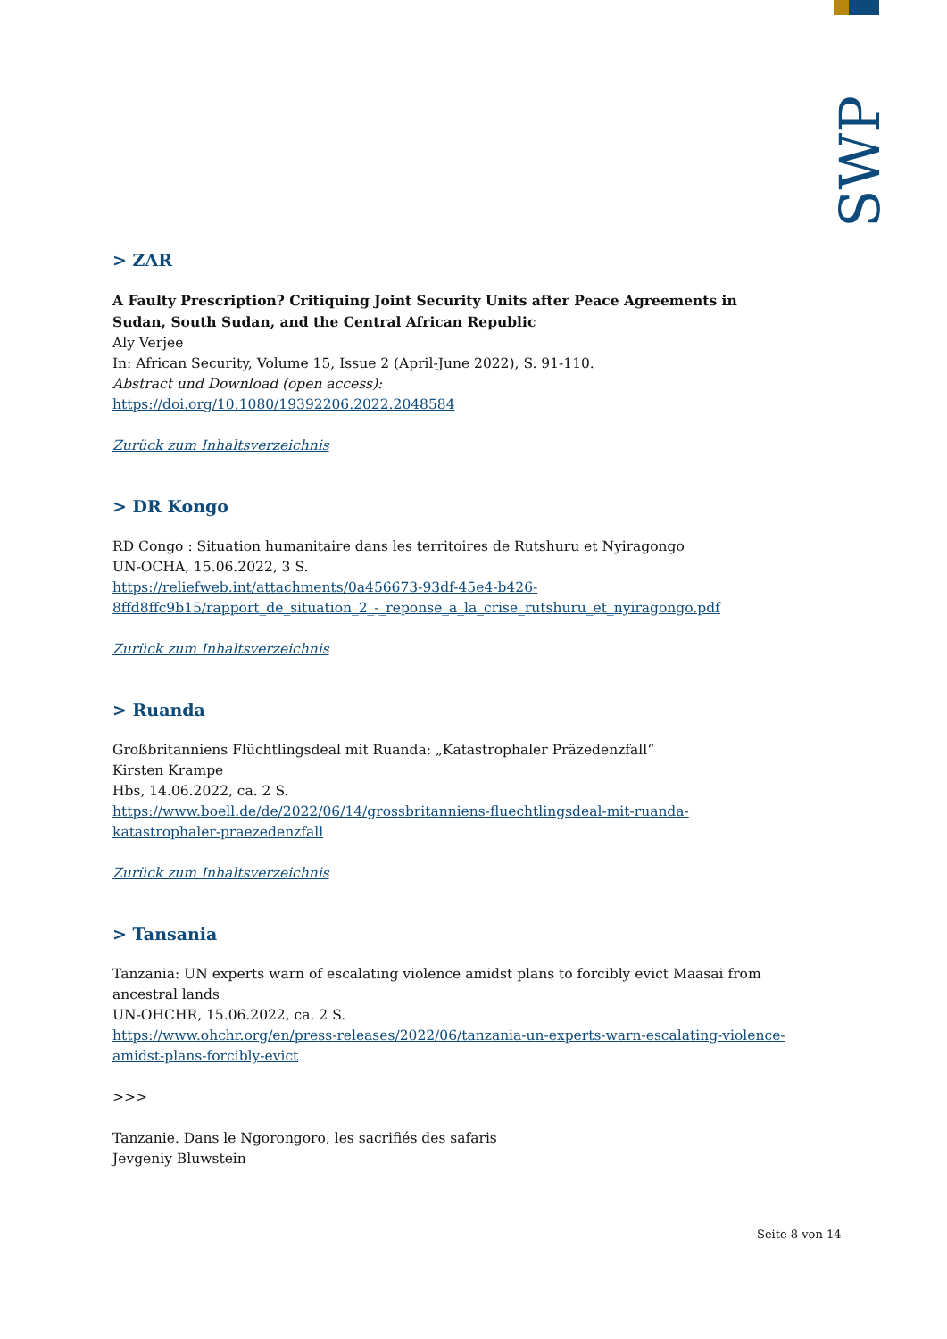SWP
> ZAR
A Faulty Prescription? Critiquing Joint Security Units after Peace Agreements in Sudan, South Sudan, and the Central African Republic
Aly Verjee
In: African Security, Volume 15, Issue 2 (April-June 2022), S. 91-110.
Abstract und Download (open access):
https://doi.org/10.1080/19392206.2022.2048584
Zurück zum Inhaltsverzeichnis
> DR Kongo
RD Congo : Situation humanitaire dans les territoires de Rutshuru et Nyiragongo
UN-OCHA, 15.06.2022, 3 S.
https://reliefweb.int/attachments/0a456673-93df-45e4-b426-8ffd8ffc9b15/rapport_de_situation_2_-_reponse_a_la_crise_rutshuru_et_nyiragongo.pdf
Zurück zum Inhaltsverzeichnis
> Ruanda
Großbritanniens Flüchtlingsdeal mit Ruanda: „Katastrophaler Präzedenzfall“
Kirsten Krampe
Hbs, 14.06.2022, ca. 2 S.
https://www.boell.de/de/2022/06/14/grossbritanniens-fluechtlingsdeal-mit-ruanda-katastrophaler-praezedenzfall
Zurück zum Inhaltsverzeichnis
> Tansania
Tanzania: UN experts warn of escalating violence amidst plans to forcibly evict Maasai from ancestral lands
UN-OHCHR, 15.06.2022, ca. 2 S.
https://www.ohchr.org/en/press-releases/2022/06/tanzania-un-experts-warn-escalating-violence-amidst-plans-forcibly-evict
>>>
Tanzanie. Dans le Ngorongoro, les sacrifiés des safaris
Jevgeniy Bluwstein
Seite 8 von 14